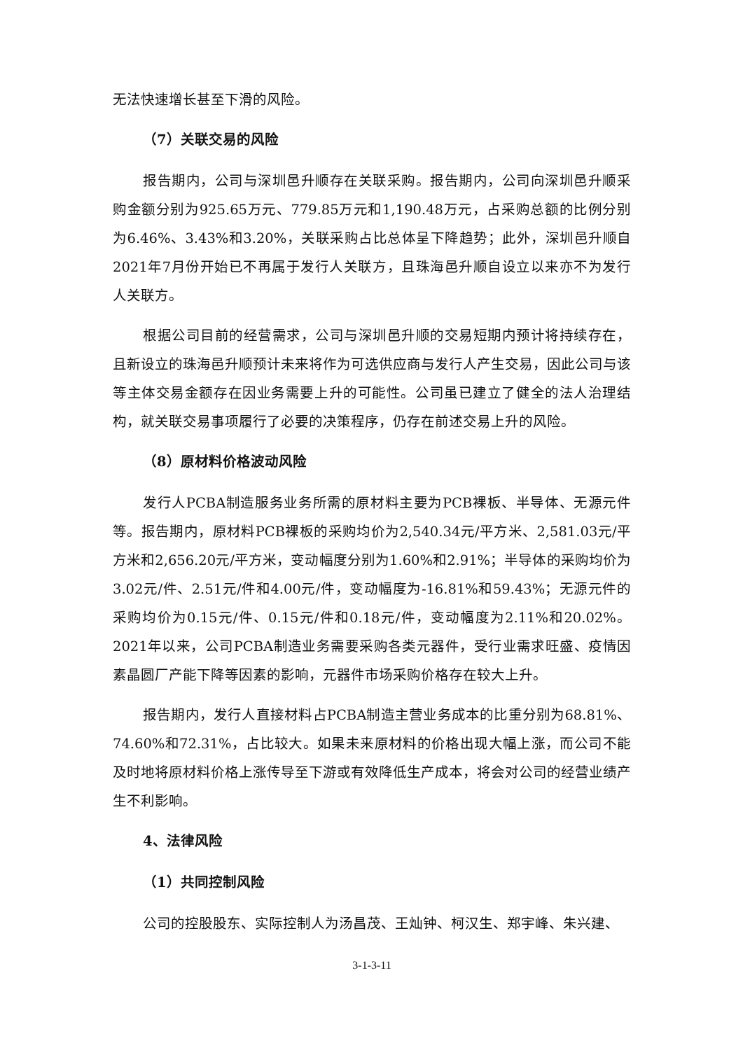无法快速增长甚至下滑的风险。
（7）关联交易的风险
报告期内，公司与深圳邑升顺存在关联采购。报告期内，公司向深圳邑升顺采购金额分别为925.65万元、779.85万元和1,190.48万元，占采购总额的比例分别为6.46%、3.43%和3.20%，关联采购占比总体呈下降趋势；此外，深圳邑升顺自2021年7月份开始已不再属于发行人关联方，且珠海邑升顺自设立以来亦不为发行人关联方。
根据公司目前的经营需求，公司与深圳邑升顺的交易短期内预计将持续存在，且新设立的珠海邑升顺预计未来将作为可选供应商与发行人产生交易，因此公司与该等主体交易金额存在因业务需要上升的可能性。公司虽已建立了健全的法人治理结构，就关联交易事项履行了必要的决策程序，仍存在前述交易上升的风险。
（8）原材料价格波动风险
发行人PCBA制造服务业务所需的原材料主要为PCB裸板、半导体、无源元件等。报告期内，原材料PCB裸板的采购均价为2,540.34元/平方米、2,581.03元/平方米和2,656.20元/平方米，变动幅度分别为1.60%和2.91%；半导体的采购均价为3.02元/件、2.51元/件和4.00元/件，变动幅度为-16.81%和59.43%；无源元件的采购均价为0.15元/件、0.15元/件和0.18元/件，变动幅度为2.11%和20.02%。2021年以来，公司PCBA制造业务需要采购各类元器件，受行业需求旺盛、疫情因素晶圆厂产能下降等因素的影响，元器件市场采购价格存在较大上升。
报告期内，发行人直接材料占PCBA制造主营业务成本的比重分别为68.81%、74.60%和72.31%，占比较大。如果未来原材料的价格出现大幅上涨，而公司不能及时地将原材料价格上涨传导至下游或有效降低生产成本，将会对公司的经营业绩产生不利影响。
4、法律风险
（1）共同控制风险
公司的控股股东、实际控制人为汤昌茂、王灿钟、柯汉生、郑宇峰、朱兴建、
3-1-3-11